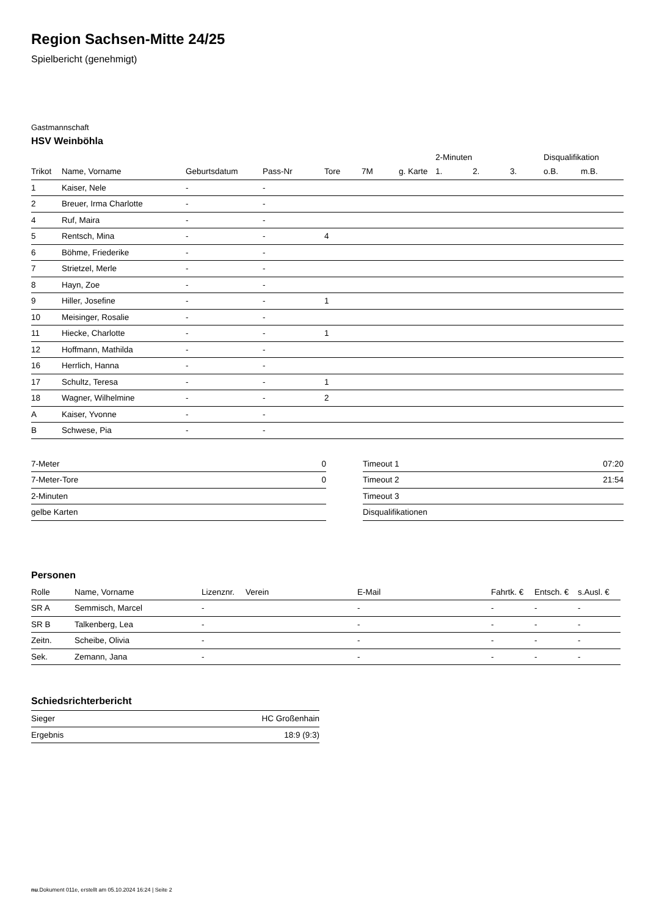Region Sachsen-Mitte 24/25
Spielbericht (genehmigt)
Gastmannschaft
HSV Weinböhla
| | | | | | | | 2-Minuten | | | Disqualifikation | |
| --- | --- | --- | --- | --- | --- | --- | --- | --- | --- | --- | --- |
| Trikot | Name, Vorname | Geburtsdatum | Pass-Nr | Tore | 7M | g. Karte | 1. | 2. | 3. | o.B. | m.B. |
| 1 | Kaiser, Nele | - | - | | | | | | | | |
| 2 | Breuer, Irma Charlotte | - | - | | | | | | | | |
| 4 | Ruf, Maira | - | - | | | | | | | | |
| 5 | Rentsch, Mina | - | - | 4 | | | | | | | |
| 6 | Böhme, Friederike | - | - | | | | | | | | |
| 7 | Strietzel, Merle | - | - | | | | | | | | |
| 8 | Hayn, Zoe | - | - | | | | | | | | |
| 9 | Hiller, Josefine | - | - | 1 | | | | | | | |
| 10 | Meisinger, Rosalie | - | - | | | | | | | | |
| 11 | Hiecke, Charlotte | - | - | 1 | | | | | | | |
| 12 | Hoffmann, Mathilda | - | - | | | | | | | | |
| 16 | Herrlich, Hanna | - | - | | | | | | | | |
| 17 | Schultz, Teresa | - | - | 1 | | | | | | | |
| 18 | Wagner, Wilhelmine | - | - | 2 | | | | | | | |
| A | Kaiser, Yvonne | - | - | | | | | | | | |
| B | Schwese, Pia | - | - | | | | | | | | |
| 7-Meter | 0 |
| 7-Meter-Tore | 0 |
| 2-Minuten | |
| gelbe Karten | |
| Timeout 1 | 07:20 |
| Timeout 2 | 21:54 |
| Timeout 3 | |
| Disqualifikationen | |
Personen
| Rolle | Name, Vorname | Lizenznr. | Verein | E-Mail | Fahrtk. € | Entsch. € | s.Ausl. € |
| --- | --- | --- | --- | --- | --- | --- | --- |
| SR A | Semmisch, Marcel | - | | - | - | - | - |
| SR B | Talkenberg, Lea | - | | - | - | - | - |
| Zeitn. | Scheibe, Olivia | - | | - | - | - | - |
| Sek. | Zemann, Jana | - | | - | - | - | - |
Schiedsrichterbericht
| Sieger | HC Großenhain |
| Ergebnis | 18:9 (9:3) |
nu.Dokument 011e, erstellt am 05.10.2024 16:24 | Seite 2